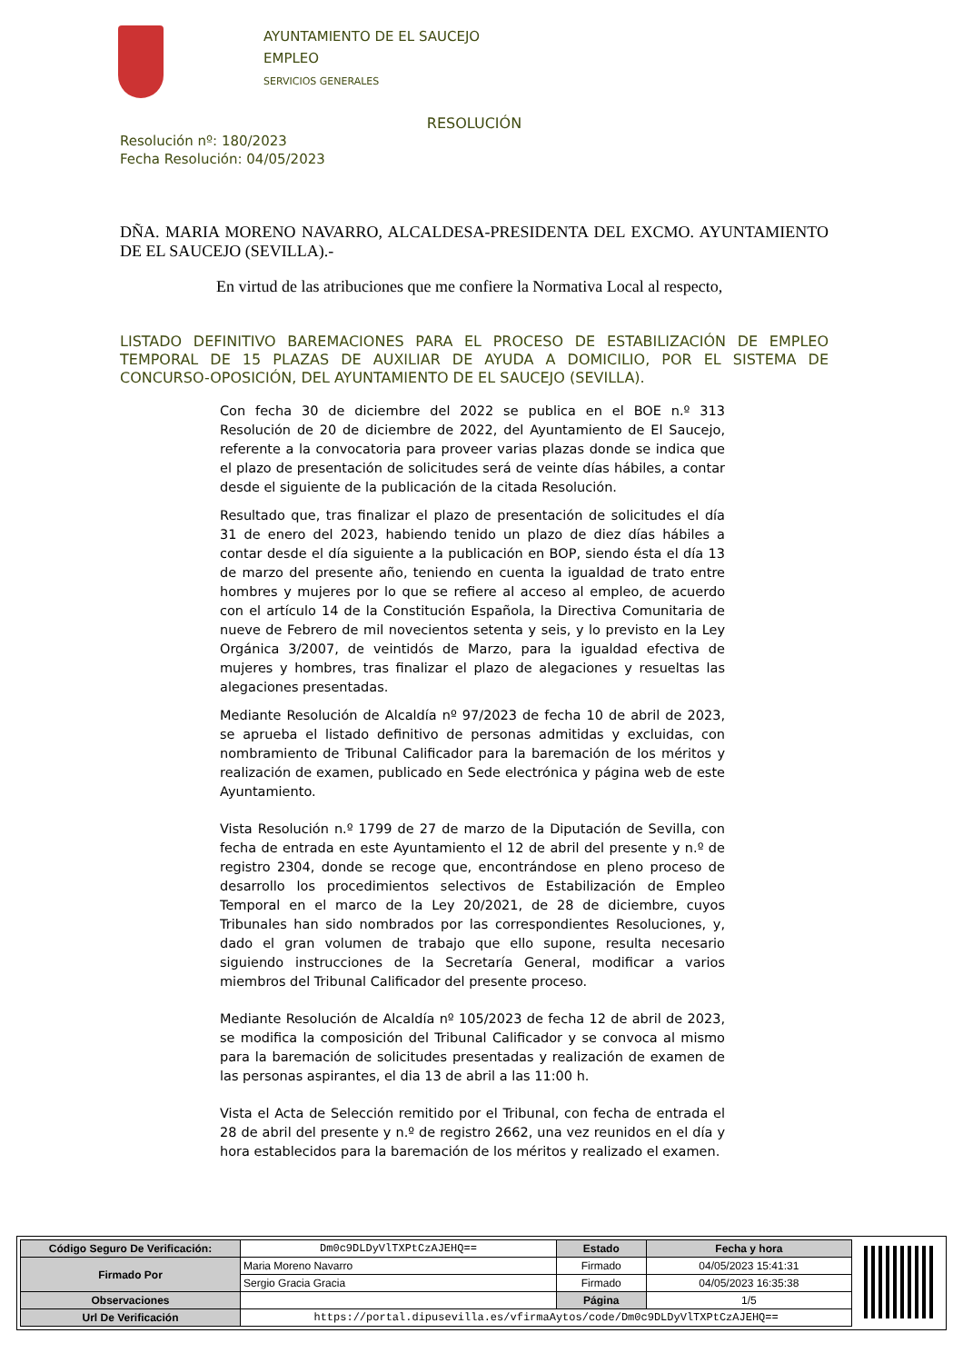AYUNTAMIENTO DE EL SAUCEJO
EMPLEO
SERVICIOS GENERALES
RESOLUCIÓN
Resolución nº: 180/2023
Fecha Resolución: 04/05/2023
DÑA. MARIA MORENO NAVARRO, ALCALDESA-PRESIDENTA DEL EXCMO. AYUNTAMIENTO DE EL SAUCEJO (SEVILLA).-
En virtud de las atribuciones que me confiere la Normativa Local al respecto,
LISTADO DEFINITIVO BAREMACIONES PARA EL PROCESO DE ESTABILIZACIÓN DE EMPLEO TEMPORAL DE 15 PLAZAS DE AUXILIAR DE AYUDA A DOMICILIO, POR EL SISTEMA DE CONCURSO-OPOSICIÓN, DEL AYUNTAMIENTO DE EL SAUCEJO (SEVILLA).
Con fecha 30 de diciembre del 2022 se publica en el BOE n.º 313 Resolución de 20 de diciembre de 2022, del Ayuntamiento de El Saucejo, referente a la convocatoria para proveer varias plazas donde se indica que el plazo de presentación de solicitudes será de veinte días hábiles, a contar desde el siguiente de la publicación de la citada Resolución.
Resultado que, tras finalizar el plazo de presentación de solicitudes el día 31 de enero del 2023, habiendo tenido un plazo de diez días hábiles a contar desde el día siguiente a la publicación en BOP, siendo ésta el día 13 de marzo del presente año, teniendo en cuenta la igualdad de trato entre hombres y mujeres por lo que se refiere al acceso al empleo, de acuerdo con el artículo 14 de la Constitución Española, la Directiva Comunitaria de nueve de Febrero de mil novecientos setenta y seis, y lo previsto en la Ley Orgánica 3/2007, de veintidós de Marzo, para la igualdad efectiva de mujeres y hombres, tras finalizar el plazo de alegaciones y resueltas las alegaciones presentadas.
Mediante Resolución de Alcaldía nº 97/2023 de fecha 10 de abril de 2023, se aprueba el listado definitivo de personas admitidas y excluidas, con nombramiento de Tribunal Calificador para la baremación de los méritos y realización de examen, publicado en Sede electrónica y página web de este Ayuntamiento.
Vista Resolución n.º 1799 de 27 de marzo de la Diputación de Sevilla, con fecha de entrada en este Ayuntamiento el 12 de abril del presente y n.º de registro 2304, donde se recoge que, encontrándose en pleno proceso de desarrollo los procedimientos selectivos de Estabilización de Empleo Temporal en el marco de la Ley 20/2021, de 28 de diciembre, cuyos Tribunales han sido nombrados por las correspondientes Resoluciones, y, dado el gran volumen de trabajo que ello supone, resulta necesario siguiendo instrucciones de la Secretaría General, modificar a varios miembros del Tribunal Calificador del presente proceso.
Mediante Resolución de Alcaldía nº 105/2023 de fecha 12 de abril de 2023, se modifica la composición del Tribunal Calificador y se convoca al mismo para la baremación de solicitudes presentadas y realización de examen de las personas aspirantes, el dia 13 de abril a las 11:00 h.
Vista el Acta de Selección remitido por el Tribunal, con fecha de entrada el 28 de abril del presente y n.º de registro 2662, una vez reunidos en el día y hora establecidos para la baremación de los méritos y realizado el examen.
| Código Seguro De Verificación: | Dm0c9DLDyVlTXPtCzAJEHQ== | Estado | Fecha y hora |
| Firmado Por | Maria Moreno Navarro | Firmado | 04/05/2023 15:41:31 |
| | Sergio Gracia Gracia | Firmado | 04/05/2023 16:35:38 |
| Observaciones | | Página | 1/5 |
| Url De Verificación | https://portal.dipusevilla.es/vfirmaAytos/code/Dm0c9DLDyVlTXPtCzAJEHQ== | | |